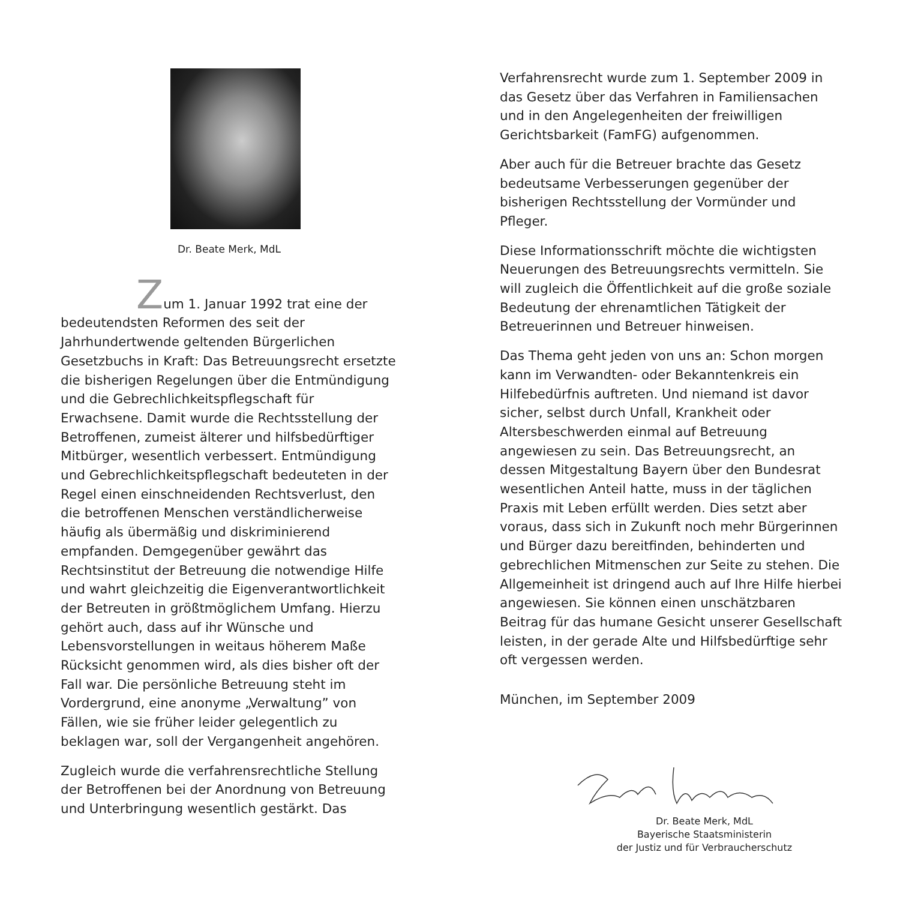Dr. Beate Merk, MdL
Zum 1. Januar 1992 trat eine der bedeutendsten Reformen des seit der Jahrhundertwende geltenden Bürgerlichen Gesetzbuchs in Kraft: Das Betreuungsrecht ersetzte die bisherigen Regelungen über die Entmündigung und die Gebrechlichkeitspflegschaft für Erwachsene. Damit wurde die Rechtsstellung der Betroffenen, zumeist älterer und hilfsbedürftiger Mitbürger, wesentlich verbessert. Entmündigung und Gebrechlichkeitspflegschaft bedeuteten in der Regel einen einschneidenden Rechtsverlust, den die betroffenen Menschen verständlicherweise häufig als übermäßig und diskriminierend empfanden. Demgegenüber gewährt das Rechtsinstitut der Betreuung die notwendige Hilfe und wahrt gleichzeitig die Eigenverantwortlichkeit der Betreuten in größtmöglichem Umfang. Hierzu gehört auch, dass auf ihr Wünsche und Lebensvorstellungen in weitaus höherem Maße Rücksicht genommen wird, als dies bisher oft der Fall war. Die persönliche Betreuung steht im Vordergrund, eine anonyme „Verwaltung” von Fällen, wie sie früher leider gelegentlich zu beklagen war, soll der Vergangenheit angehören.
Zugleich wurde die verfahrensrechtliche Stellung der Betroffenen bei der Anordnung von Betreuung und Unterbringung wesentlich gestärkt. Das
Verfahrensrecht wurde zum 1. September 2009 in das Gesetz über das Verfahren in Familiensachen und in den Angelegenheiten der freiwilligen Gerichtsbarkeit (FamFG) aufgenommen.
Aber auch für die Betreuer brachte das Gesetz bedeutsame Verbesserungen gegenüber der bisherigen Rechtsstellung der Vormünder und Pfleger.
Diese Informationsschrift möchte die wichtigsten Neuerungen des Betreuungsrechts vermitteln. Sie will zugleich die Öffentlichkeit auf die große soziale Bedeutung der ehrenamtlichen Tätigkeit der Betreuerinnen und Betreuer hinweisen.
Das Thema geht jeden von uns an: Schon morgen kann im Verwandten- oder Bekanntenkreis ein Hilfebedürfnis auftreten. Und niemand ist davor sicher, selbst durch Unfall, Krankheit oder Altersbeschwerden einmal auf Betreuung angewiesen zu sein. Das Betreuungsrecht, an dessen Mitgestaltung Bayern über den Bundesrat wesentlichen Anteil hatte, muss in der täglichen Praxis mit Leben erfüllt werden. Dies setzt aber voraus, dass sich in Zukunft noch mehr Bürgerinnen und Bürger dazu bereitfinden, behinderten und gebrechlichen Mitmenschen zur Seite zu stehen. Die Allgemeinheit ist dringend auch auf Ihre Hilfe hierbei angewiesen. Sie können einen unschätzbaren Beitrag für das humane Gesicht unserer Gesellschaft leisten, in der gerade Alte und Hilfsbedürftige sehr oft vergessen werden.
München, im September 2009
Dr. Beate Merk, MdL
Bayerische Staatsministerin
der Justiz und für Verbraucherschutz